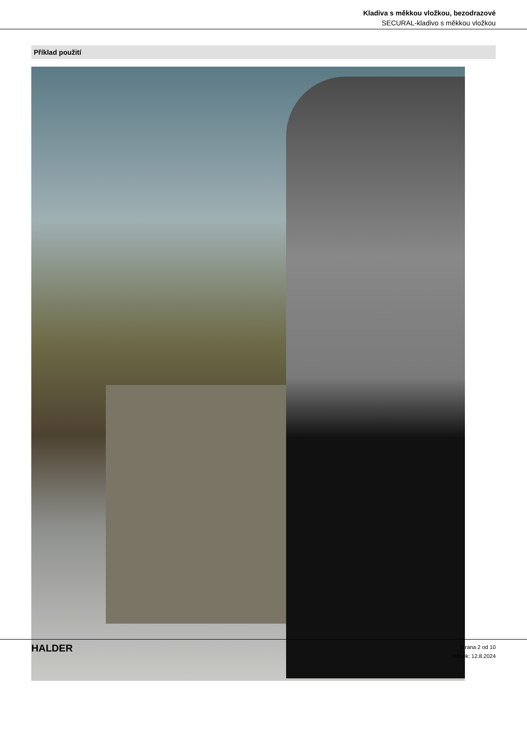Kladiva s měkkou vložkou, bezodrazové
SECURAL-kladivo s měkkou vložkou
Příklad použití
HALDER
Strana 2 od 10
Stánek: 12.8.2024